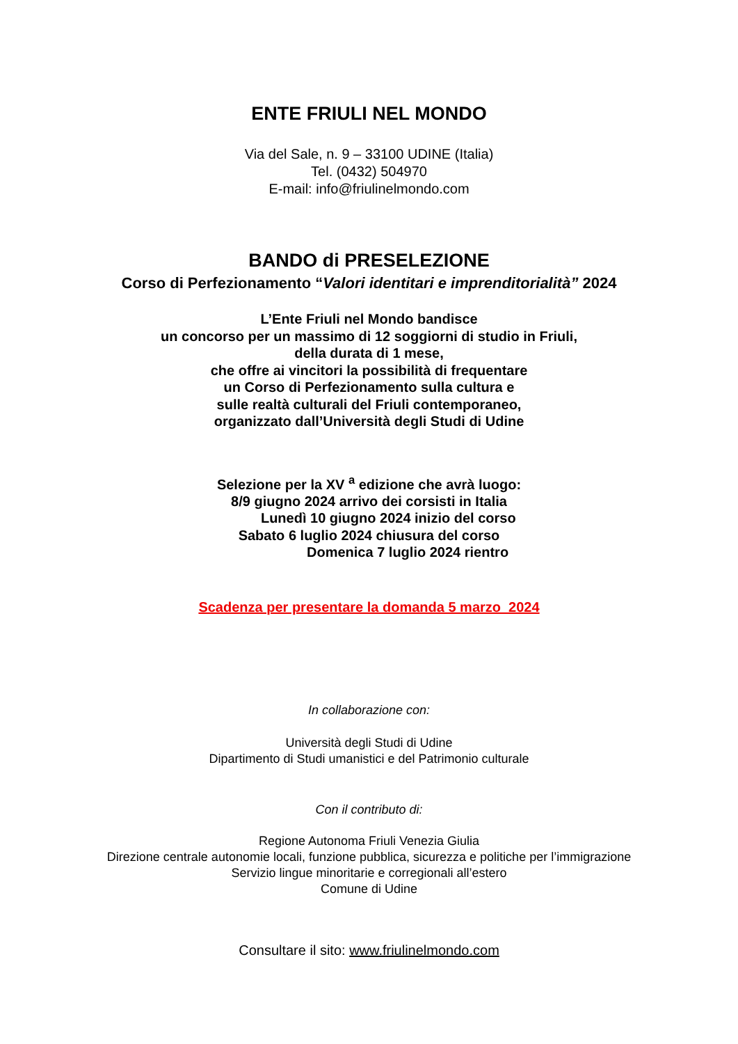ENTE FRIULI NEL MONDO
Via del Sale, n. 9 – 33100 UDINE (Italia)
Tel. (0432) 504970
E-mail: info@friulinelmondo.com
BANDO di PRESELEZIONE
Corso di Perfezionamento “Valori identitari e imprenditorialità” 2024
L’Ente Friuli nel Mondo bandisce
un concorso per un massimo di 12 soggiorni di studio in Friuli,
della durata di 1 mese,
che offre ai vincitori la possibilità di frequentare
un Corso di Perfezionamento sulla cultura e
sulle realtà culturali del Friuli contemporaneo,
organizzato dall’Università degli Studi di Udine
Selezione per la XV <sup>a</sup> edizione che avrà luogo:
8/9 giugno 2024 arrivo dei corsisti in Italia
Lunedì 10 giugno 2024 inizio del corso
Sabato 6 luglio 2024 chiusura del corso
Domenica 7 luglio 2024 rientro
Scadenza per presentare la domanda 5 marzo 2024
In collaborazione con:
Università degli Studi di Udine
Dipartimento di Studi umanistici e del Patrimonio culturale
Con il contributo di:
Regione Autonoma Friuli Venezia Giulia
Direzione centrale autonomie locali, funzione pubblica, sicurezza e politiche per l’immigrazione
Servizio lingue minoritarie e corregionali all’estero
Comune di Udine
Consultare il sito: www.friulinelmondo.com